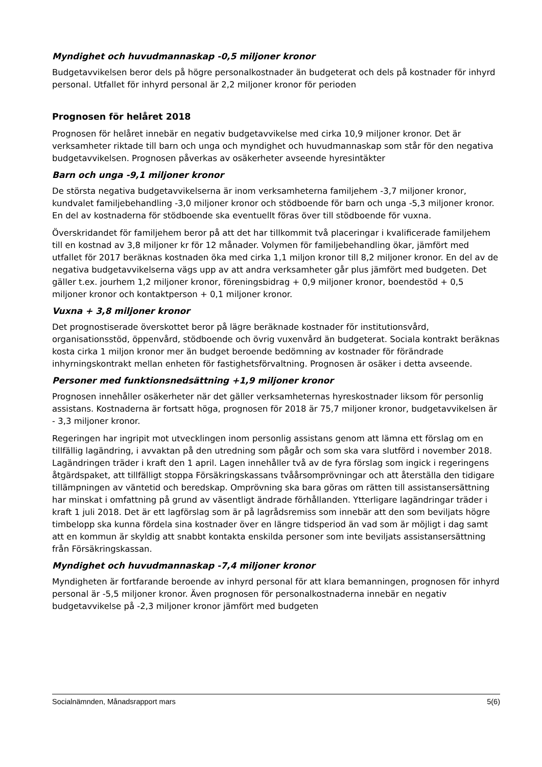Myndighet och huvudmannaskap -0,5 miljoner kronor
Budgetavvikelsen beror dels på högre personalkostnader än budgeterat och dels på kostnader för inhyrd personal. Utfallet för inhyrd personal är 2,2 miljoner kronor för perioden
Prognosen för helåret 2018
Prognosen för helåret innebär en negativ budgetavvikelse med cirka 10,9 miljoner kronor. Det är verksamheter riktade till barn och unga och myndighet och huvudmannaskap som står för den negativa budgetavvikelsen. Prognosen påverkas av osäkerheter avseende hyresintäkter
Barn och unga -9,1 miljoner kronor
De största negativa budgetavvikelserna är inom verksamheterna familjehem -3,7 miljoner kronor, kundvalet familjebehandling -3,0 miljoner kronor och stödboende för barn och unga -5,3 miljoner kronor. En del av kostnaderna för stödboende ska eventuellt föras över till stödboende för vuxna.
Överskridandet för familjehem beror på att det har tillkommit två placeringar i kvalificerade familjehem till en kostnad av 3,8 miljoner kr för 12 månader. Volymen för familjebehandling ökar, jämfört med utfallet för 2017 beräknas kostnaden öka med cirka 1,1 miljon kronor till 8,2 miljoner kronor. En del av de negativa budgetavvikelserna vägs upp av att andra verksamheter går plus jämfört med budgeten. Det gäller t.ex. jourhem 1,2 miljoner kronor, föreningsbidrag + 0,9 miljoner kronor, boendestöd + 0,5 miljoner kronor och kontaktperson + 0,1 miljoner kronor.
Vuxna + 3,8 miljoner kronor
Det prognostiserade överskottet beror på lägre beräknade kostnader för institutionsvård, organisationsstöd, öppenvård, stödboende och övrig vuxenvård än budgeterat. Sociala kontrakt beräknas kosta cirka 1 miljon kronor mer än budget beroende bedömning av kostnader för förändrade inhyrningskontrakt mellan enheten för fastighetsförvaltning. Prognosen är osäker i detta avseende.
Personer med funktionsnedsättning +1,9 miljoner kronor
Prognosen innehåller osäkerheter när det gäller verksamheternas hyreskostnader liksom för personlig assistans. Kostnaderna är fortsatt höga, prognosen för 2018 är 75,7 miljoner kronor, budgetavvikelsen är - 3,3 miljoner kronor.
Regeringen har ingripit mot utvecklingen inom personlig assistans genom att lämna ett förslag om en tillfällig lagändring, i avvaktan på den utredning som pågår och som ska vara slutförd i november 2018. Lagändringen träder i kraft den 1 april. Lagen innehåller två av de fyra förslag som ingick i regeringens åtgärdspaket, att tillfälligt stoppa Försäkringskassans tvåårsomprövningar och att återställa den tidigare tillämpningen av väntetid och beredskap. Omprövning ska bara göras om rätten till assistansersättning har minskat i omfattning på grund av väsentligt ändrade förhållanden. Ytterligare lagändringar träder i kraft 1 juli 2018. Det är ett lagförslag som är på lagrådsremiss som innebär att den som beviljats högre timbelopp ska kunna fördela sina kostnader över en längre tidsperiod än vad som är möjligt i dag samt att en kommun är skyldig att snabbt kontakta enskilda personer som inte beviljats assistansersättning från Försäkringskassan.
Myndighet och huvudmannaskap -7,4 miljoner kronor
Myndigheten är fortfarande beroende av inhyrd personal för att klara bemanningen, prognosen för inhyrd personal är -5,5 miljoner kronor. Även prognosen för personalkostnaderna innebär en negativ budgetavvikelse på -2,3 miljoner kronor jämfört med budgeten
Socialnämnden, Månadsrapport mars 5(6)